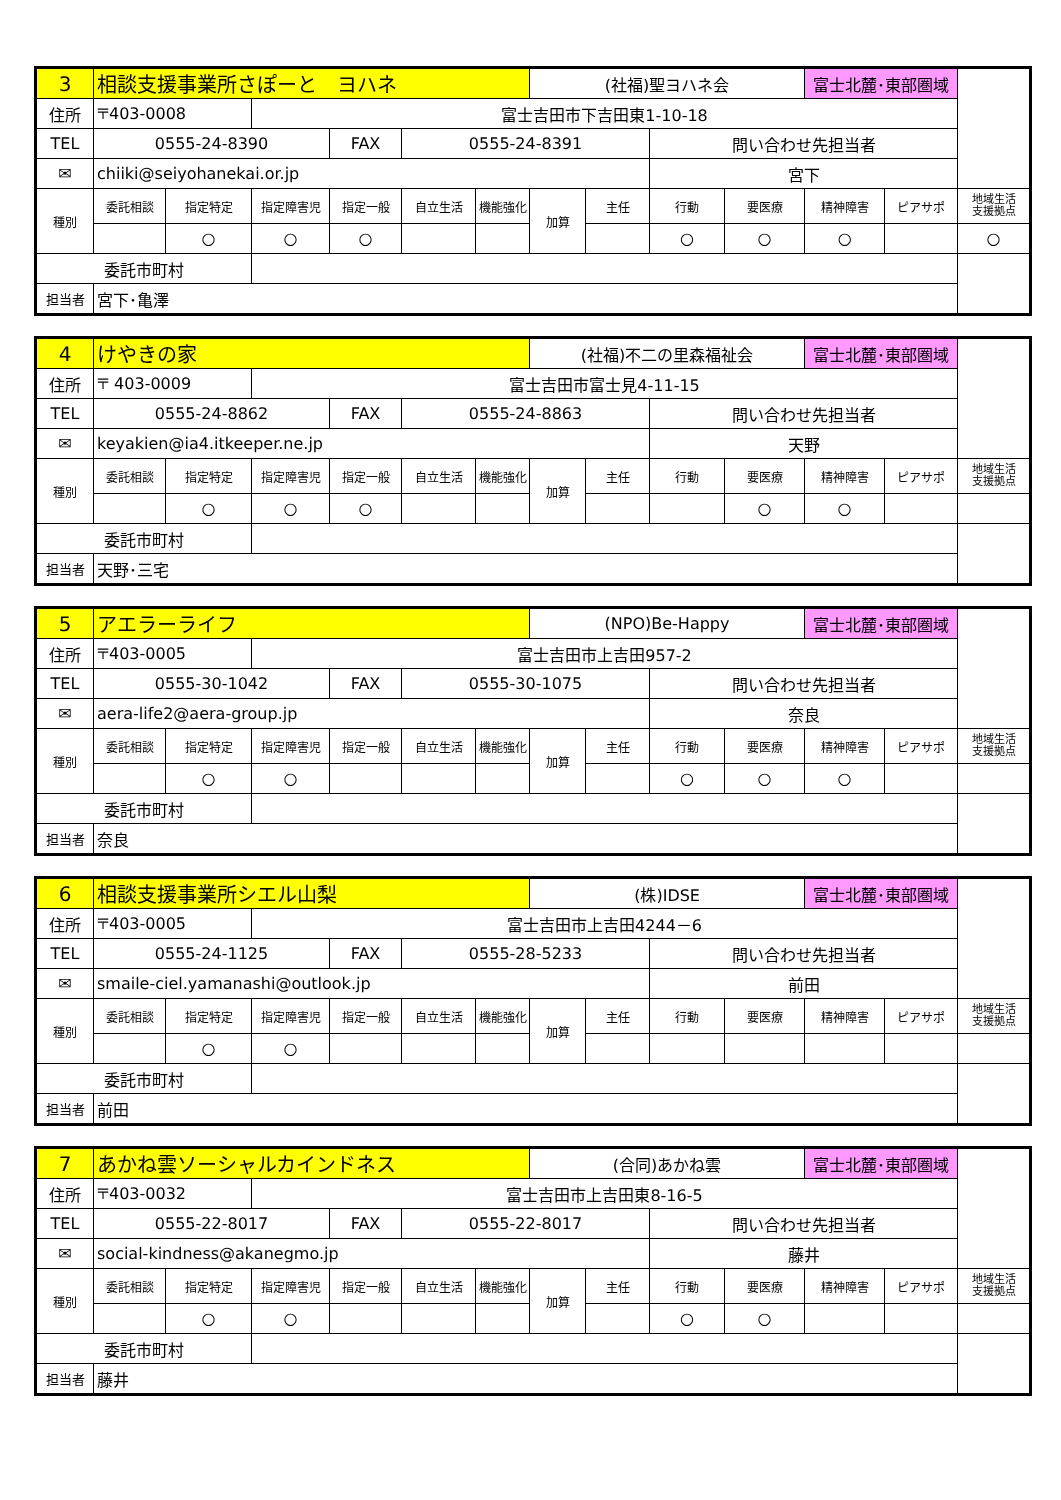| 3 | 相談支援事業所さぽーと ヨハネ | | | | | | (社福)聖ヨハネ会 | | | | 富士北麓･東部圏域 | | |
| 住所 | 〒403-0008 | | 富士吉田市下吉田東1-10-18 | | | | | | | | | | |
| TEL | 0555-24-8390 | | | FAX | 0555-24-8391 | | | | 問い合わせ先担当者 | | | | |
| ✉ | chiiki@seiyohanekai.or.jp | | | | | | | | 宮下 | | | | |
| 種別 | 委託相談 | 指定特定 | 指定障害児 | 指定一般 | 自立生活 | 機能強化 | 加算 | 主任 | 行動 | 要医療 | 精神障害 | ピアサポ | 地域生活 支援拠点 |
| | | ○ | ○ | ○ | | | | | ○ | ○ | ○ | | ○ |
| 委託市町村 | | | | | | | | | | | | | |
| 担当者 | 宮下･亀澤 | | | | | | | | | | | | |
| 4 | けやきの家 | | | | | | (社福)不二の里森福祉会 | | | | 富士北麓･東部圏域 | | |
| 住所 | 〒 403-0009 | | 富士吉田市富士見4-11-15 | | | | | | | | | | |
| TEL | 0555-24-8862 | | | FAX | 0555-24-8863 | | | | 問い合わせ先担当者 | | | | |
| ✉ | keyakien@ia4.itkeeper.ne.jp | | | | | | | | 天野 | | | | |
| 種別 | 委託相談 | 指定特定 | 指定障害児 | 指定一般 | 自立生活 | 機能強化 | 加算 | 主任 | 行動 | 要医療 | 精神障害 | ピアサポ | 地域生活 支援拠点 |
| | | ○ | ○ | ○ | | | | | | ○ | ○ | | |
| 委託市町村 | | | | | | | | | | | | | |
| 担当者 | 天野･三宅 | | | | | | | | | | | | |
| 5 | アエラーライフ | | | | | | (NPO)Be-Happy | | | | 富士北麓･東部圏域 | | |
| 住所 | 〒403-0005 | | 富士吉田市上吉田957-2 | | | | | | | | | | |
| TEL | 0555-30-1042 | | | FAX | 0555-30-1075 | | | | 問い合わせ先担当者 | | | | |
| ✉ | aera-life2@aera-group.jp | | | | | | | | 奈良 | | | | |
| 種別 | 委託相談 | 指定特定 | 指定障害児 | 指定一般 | 自立生活 | 機能強化 | 加算 | 主任 | 行動 | 要医療 | 精神障害 | ピアサポ | 地域生活 支援拠点 |
| | | ○ | ○ | | | | | | ○ | ○ | ○ | | |
| 委託市町村 | | | | | | | | | | | | | |
| 担当者 | 奈良 | | | | | | | | | | | | |
| 6 | 相談支援事業所シエル山梨 | | | | | | (株)IDSE | | | | 富士北麓･東部圏域 | | |
| 住所 | 〒403-0005 | | 富士吉田市上吉田4244－6 | | | | | | | | | | |
| TEL | 0555-24-1125 | | | FAX | 0555-28-5233 | | | | 問い合わせ先担当者 | | | | |
| ✉ | smaile-ciel.yamanashi@outlook.jp | | | | | | | | 前田 | | | | |
| 種別 | 委託相談 | 指定特定 | 指定障害児 | 指定一般 | 自立生活 | 機能強化 | 加算 | 主任 | 行動 | 要医療 | 精神障害 | ピアサポ | 地域生活 支援拠点 |
| | | ○ | ○ | | | | | | | | | | |
| 委託市町村 | | | | | | | | | | | | | |
| 担当者 | 前田 | | | | | | | | | | | | |
| 7 | あかね雲ソーシャルカインドネス | | | | | | (合同)あかね雲 | | | | 富士北麓･東部圏域 | | |
| 住所 | 〒403-0032 | | 富士吉田市上吉田東8-16-5 | | | | | | | | | | |
| TEL | 0555-22-8017 | | | FAX | 0555-22-8017 | | | | 問い合わせ先担当者 | | | | |
| ✉ | social-kindness@akanegmo.jp | | | | | | | | 藤井 | | | | |
| 種別 | 委託相談 | 指定特定 | 指定障害児 | 指定一般 | 自立生活 | 機能強化 | 加算 | 主任 | 行動 | 要医療 | 精神障害 | ピアサポ | 地域生活 支援拠点 |
| | | ○ | ○ | | | | | | ○ | ○ | | | |
| 委託市町村 | | | | | | | | | | | | | |
| 担当者 | 藤井 | | | | | | | | | | | | |